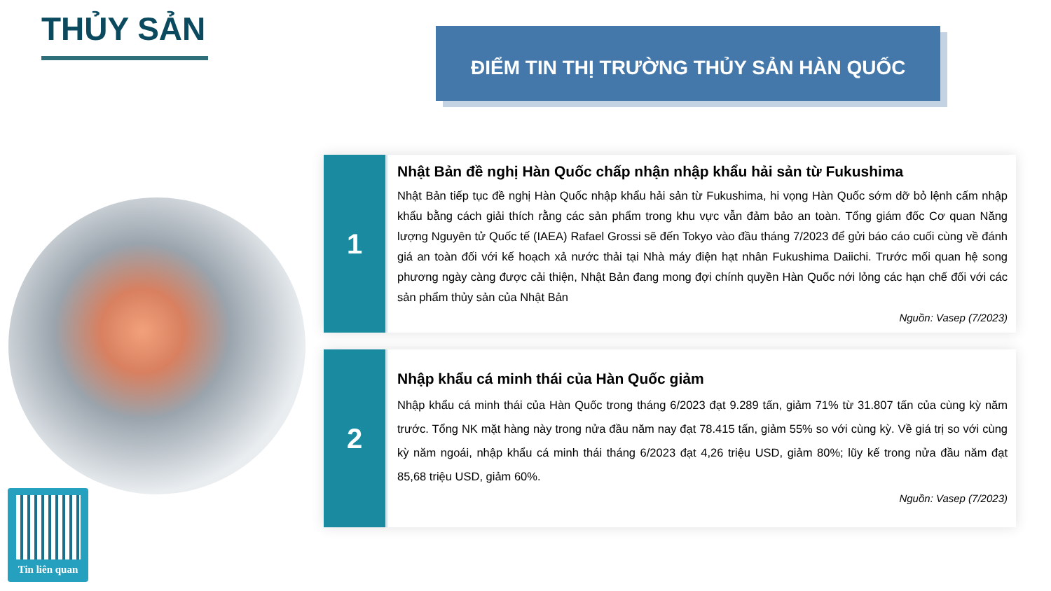THỦY SẢN ĐIỂM TIN THỊ TRƯỜNG THỦY SẢN HÀN QUỐC
Tin liên quan
1
Nhật Bản đề nghị Hàn Quốc chấp nhận nhập khẩu hải sản từ Fukushima
Nhật Bản tiếp tục đề nghị Hàn Quốc nhập khẩu hải sản từ Fukushima, hi vọng Hàn Quốc sớm dỡ bỏ lệnh cấm nhập khẩu bằng cách giải thích rằng các sản phẩm trong khu vực vẫn đảm bảo an toàn. Tổng giám đốc Cơ quan Năng lượng Nguyên tử Quốc tế (IAEA) Rafael Grossi sẽ đến Tokyo vào đầu tháng 7/2023 để gửi báo cáo cuối cùng về đánh giá an toàn đối với kế hoạch xả nước thải tại Nhà máy điện hạt nhân Fukushima Daiichi. Trước mối quan hệ song phương ngày càng được cải thiện, Nhật Bản đang mong đợi chính quyền Hàn Quốc nới lỏng các hạn chế đối với các sản phẩm thủy sản của Nhật Bản
Nguồn: Vasep (7/2023)
2
Nhập khẩu cá minh thái của Hàn Quốc giảm
Nhập khẩu cá minh thái của Hàn Quốc trong tháng 6/2023 đạt 9.289 tấn, giảm 71% từ 31.807 tấn của cùng kỳ năm trước. Tổng NK mặt hàng này trong nửa đầu năm nay đạt 78.415 tấn, giảm 55% so với cùng kỳ. Về giá trị so với cùng kỳ năm ngoái, nhập khẩu cá minh thái tháng 6/2023 đạt 4,26 triệu USD, giảm 80%; lũy kế trong nửa đầu năm đạt 85,68 triệu USD, giảm 60%.
Nguồn: Vasep (7/2023)